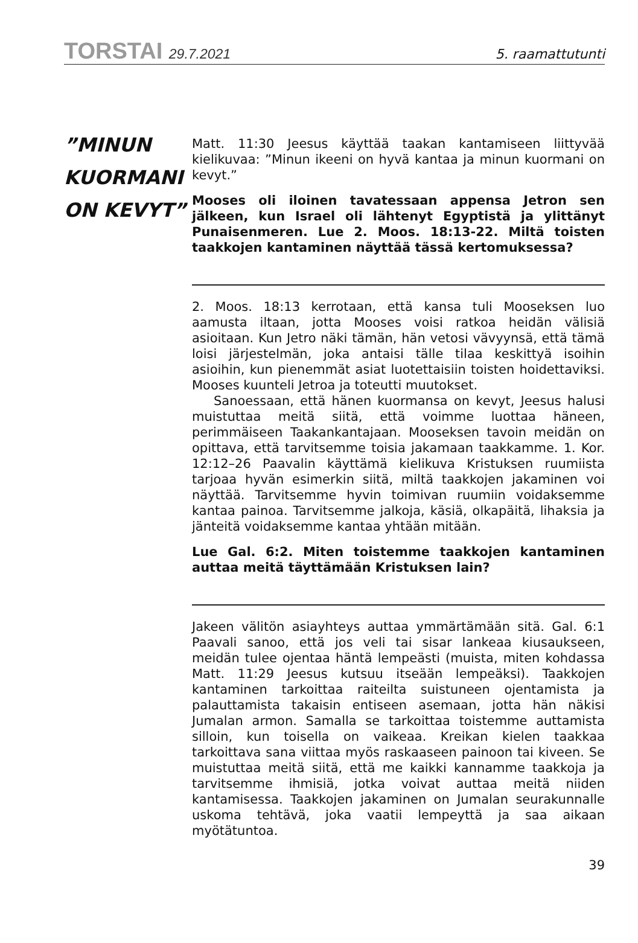TORSTAI 29.7.2021
5. raamattutunti
”MINUN
KUORMANI
ON KEVYT”
Matt. 11:30 Jeesus käyttää taakan kantamiseen liittyvää kielikuvaa: ”Minun ikeeni on hyvä kantaa ja minun kuormani on kevyt.”
Mooses oli iloinen tavatessaan appensa Jetron sen jälkeen, kun Israel oli lähtenyt Egyptistä ja ylittänyt Punaisenmeren. Lue 2. Moos. 18:13-22. Miltä toisten taakkojen kantaminen näyttää tässä kertomuksessa?
2. Moos. 18:13 kerrotaan, että kansa tuli Mooseksen luo aamusta iltaan, jotta Mooses voisi ratkoa heidän välisiä asioitaan. Kun Jetro näki tämän, hän vetosi vävyynsä, että tämä loisi järjestelmän, joka antaisi tälle tilaa keskittyä isoihin asioihin, kun pienemmät asiat luotettaisiin toisten hoidettaviksi. Mooses kuunteli Jetroa ja toteutti muutokset.
Sanoessaan, että hänen kuormansa on kevyt, Jeesus halusi muistuttaa meitä siitä, että voimme luottaa häneen, perimmäiseen Taakankantajaan. Mooseksen tavoin meidän on opittava, että tarvitsemme toisia jakamaan taakkamme. 1. Kor. 12:12–26 Paavalin käyttämä kielikuva Kristuksen ruumiista tarjoaa hyvän esimerkin siitä, miltä taakkojen jakaminen voi näyttää. Tarvitsemme hyvin toimivan ruumiin voidaksemme kantaa painoa. Tarvitsemme jalkoja, käsiä, olkapäitä, lihaksia ja jänteitä voidaksemme kantaa yhtään mitään.
Lue Gal. 6:2. Miten toistemme taakkojen kantaminen auttaa meitä täyttämään Kristuksen lain?
Jakeen välitön asiayhteys auttaa ymmärtämään sitä. Gal. 6:1 Paavali sanoo, että jos veli tai sisar lankeaa kiusaukseen, meidän tulee ojentaa häntä lempeästi (muista, miten kohdassa Matt. 11:29 Jeesus kutsuu itseään lempeäksi). Taakkojen kantaminen tarkoittaa raiteilta suistuneen ojentamista ja palauttamista takaisin entiseen asemaan, jotta hän näkisi Jumalan armon. Samalla se tarkoittaa toistemme auttamista silloin, kun toisella on vaikeaa. Kreikan kielen taakkaa tarkoittava sana viittaa myös raskaaseen painoon tai kiveen. Se muistuttaa meitä siitä, että me kaikki kannamme taakkoja ja tarvitsemme ihmisiä, jotka voivat auttaa meitä niiden kantamisessa. Taakkojen jakaminen on Jumalan seurakunnalle uskoma tehtävä, joka vaatii lempeyttä ja saa aikaan myötätuntoa.
39